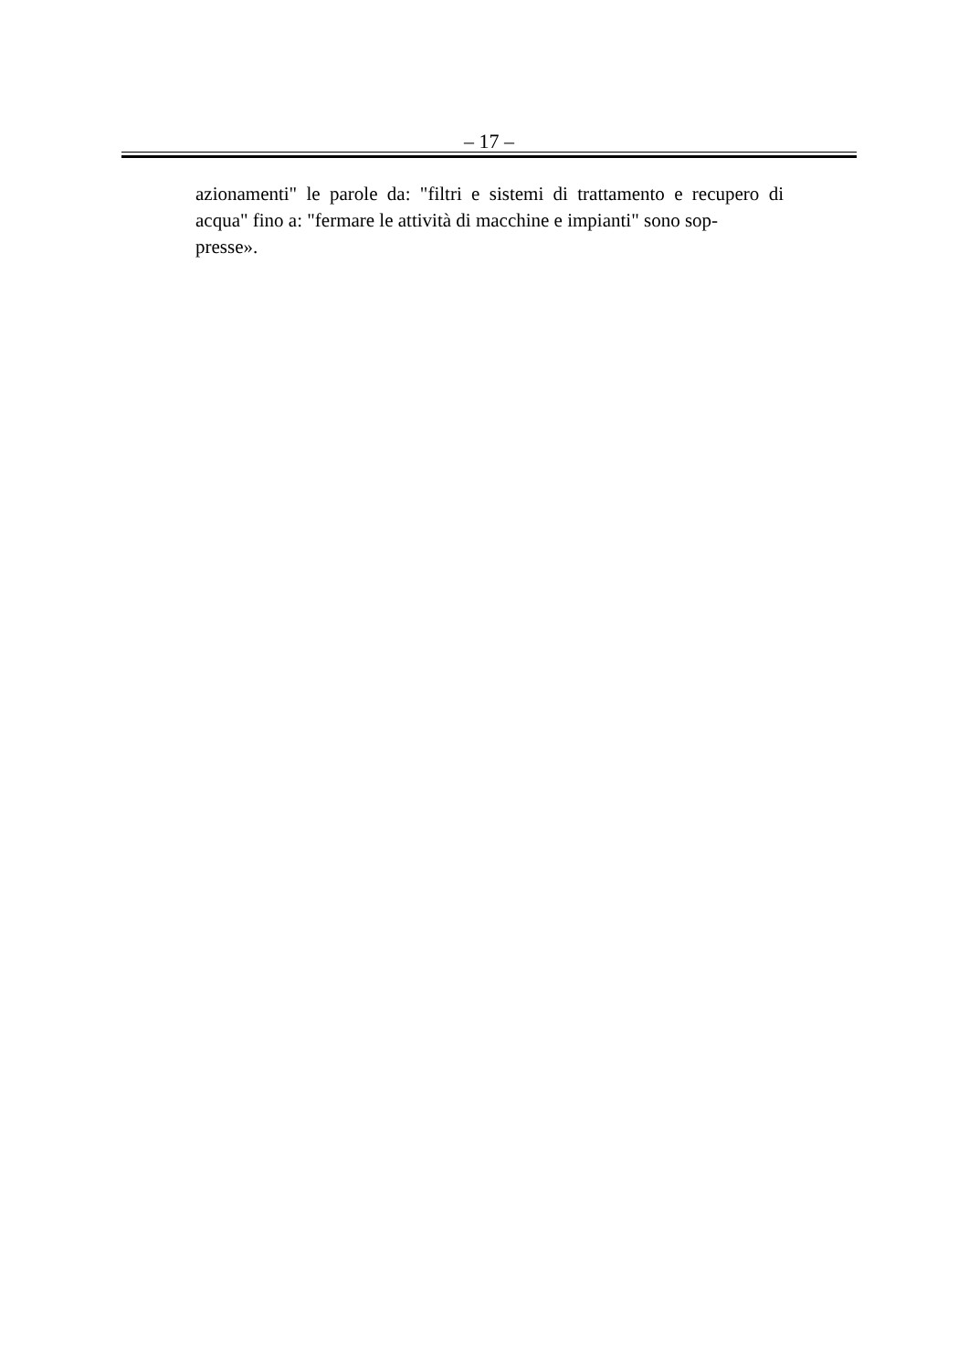– 17 –
azionamenti" le parole da: "filtri e sistemi di trattamento e recupero di acqua" fino a: "fermare le attività di macchine e impianti" sono sop-
presse».